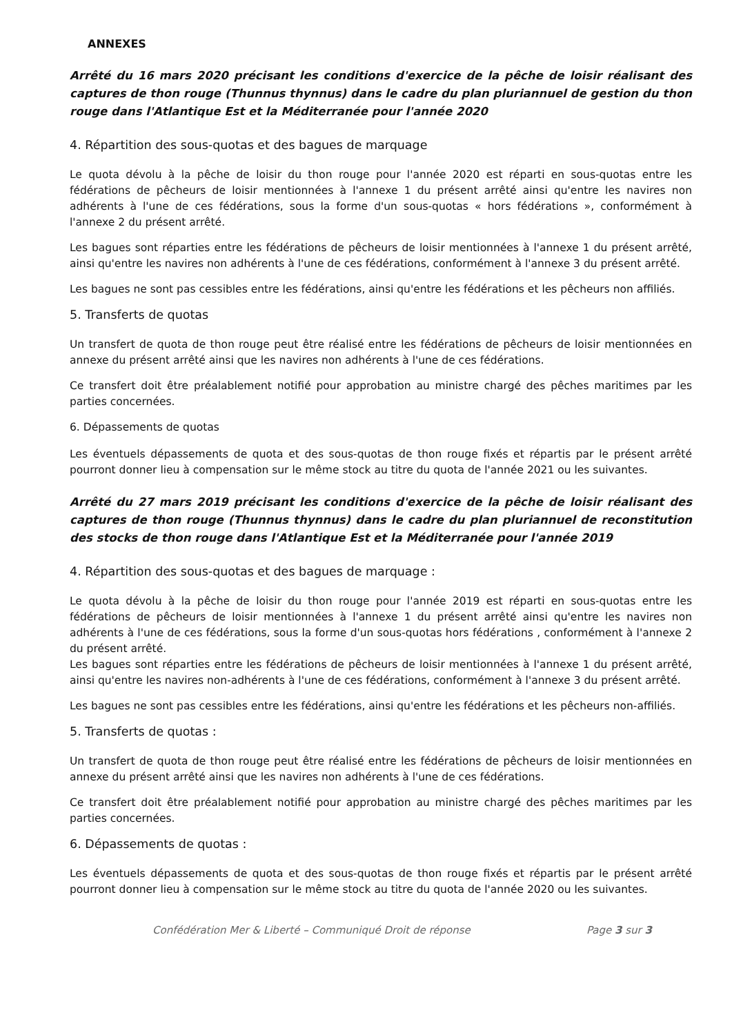ANNEXES
Arrêté du 16 mars 2020 précisant les conditions d'exercice de la pêche de loisir réalisant des captures de thon rouge (Thunnus thynnus) dans le cadre du plan pluriannuel de gestion du thon rouge dans l'Atlantique Est et la Méditerranée pour l'année 2020
4. Répartition des sous-quotas et des bagues de marquage
Le quota dévolu à la pêche de loisir du thon rouge pour l'année 2020 est réparti en sous-quotas entre les fédérations de pêcheurs de loisir mentionnées à l'annexe 1 du présent arrêté ainsi qu'entre les navires non adhérents à l'une de ces fédérations, sous la forme d'un sous-quotas « hors fédérations », conformément à l'annexe 2 du présent arrêté.
Les bagues sont réparties entre les fédérations de pêcheurs de loisir mentionnées à l'annexe 1 du présent arrêté, ainsi qu'entre les navires non adhérents à l'une de ces fédérations, conformément à l'annexe 3 du présent arrêté.
Les bagues ne sont pas cessibles entre les fédérations, ainsi qu'entre les fédérations et les pêcheurs non affiliés.
5. Transferts de quotas
Un transfert de quota de thon rouge peut être réalisé entre les fédérations de pêcheurs de loisir mentionnées en annexe du présent arrêté ainsi que les navires non adhérents à l'une de ces fédérations.
Ce transfert doit être préalablement notifié pour approbation au ministre chargé des pêches maritimes par les parties concernées.
6. Dépassements de quotas
Les éventuels dépassements de quota et des sous-quotas de thon rouge fixés et répartis par le présent arrêté pourront donner lieu à compensation sur le même stock au titre du quota de l'année 2021 ou les suivantes.
Arrêté du 27 mars 2019 précisant les conditions d'exercice de la pêche de loisir réalisant des captures de thon rouge (Thunnus thynnus) dans le cadre du plan pluriannuel de reconstitution des stocks de thon rouge dans l'Atlantique Est et la Méditerranée pour l'année 2019
4. Répartition des sous-quotas et des bagues de marquage :
Le quota dévolu à la pêche de loisir du thon rouge pour l'année 2019 est réparti en sous-quotas entre les fédérations de pêcheurs de loisir mentionnées à l'annexe 1 du présent arrêté ainsi qu'entre les navires non adhérents à l'une de ces fédérations, sous la forme d'un sous-quotas hors fédérations , conformément à l'annexe 2 du présent arrêté.
Les bagues sont réparties entre les fédérations de pêcheurs de loisir mentionnées à l'annexe 1 du présent arrêté, ainsi qu'entre les navires non-adhérents à l'une de ces fédérations, conformément à l'annexe 3 du présent arrêté.
Les bagues ne sont pas cessibles entre les fédérations, ainsi qu'entre les fédérations et les pêcheurs non-affiliés.
5. Transferts de quotas :
Un transfert de quota de thon rouge peut être réalisé entre les fédérations de pêcheurs de loisir mentionnées en annexe du présent arrêté ainsi que les navires non adhérents à l'une de ces fédérations.
Ce transfert doit être préalablement notifié pour approbation au ministre chargé des pêches maritimes par les parties concernées.
6. Dépassements de quotas :
Les éventuels dépassements de quota et des sous-quotas de thon rouge fixés et répartis par le présent arrêté pourront donner lieu à compensation sur le même stock au titre du quota de l'année 2020 ou les suivantes.
Confédération Mer & Liberté – Communiqué Droit de réponse Page 3 sur 3